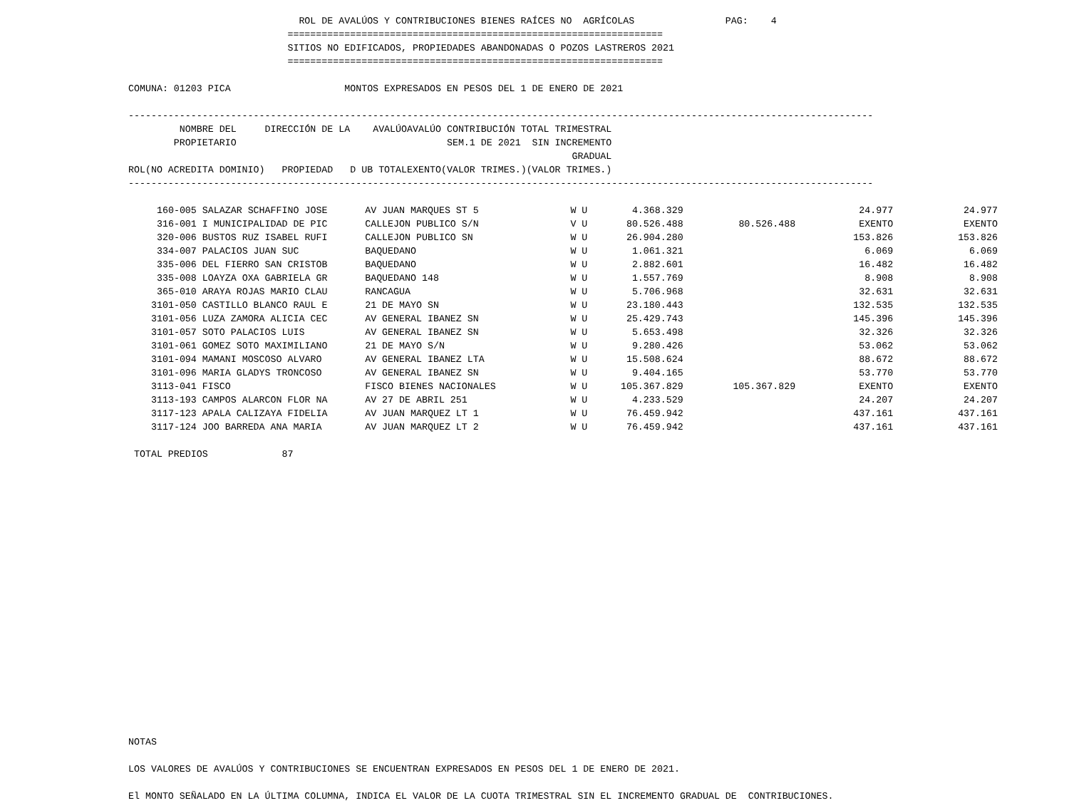ROL DE AVALÚOS Y CONTRIBUCIONES BIENES RAÍCES NO  AGRÍCOLAS                PAG:    4
                            ==================================================================
                            SITIOS NO EDIFICADOS, PROPIEDADES ABANDONADAS O POZOS LASTREROS 2021
                            ==================================================================

COMUNA: 01203 PICA                    MONTOS EXPRESADOS EN PESOS DEL 1 DE ENERO DE 2021

-----------------------------------------------------------------------------------------------------------------------------------
| ROL | NOMBRE DEL PROPIETARIO (NO ACREDITA DOMINIO) | DIRECCIÓN DE LA PROPIEDAD | D UB | AVALÚO TOTAL | AVALÚO EXENTO | CONTRIBUCIÓN TOTAL TRIMESTRAL SEM.1 DE 2021 SIN INCREMENTO GRADUAL (VALOR TRIMES.)(VALOR TRIMES.) |
| --- | --- | --- | --- | --- | --- | --- |
-----------------------------------------------------------------------------------------------------------------------------------
| 160-005 | SALAZAR SCHAFFINO JOSE | AV JUAN MARQUES ST 5 | W U | 4.368.329 | | 24.977 | 24.977 |
| 316-001 | I MUNICIPALIDAD DE PIC | CALLEJON PUBLICO S/N | V U | 80.526.488 | 80.526.488 | EXENTO | EXENTO |
| 320-006 | BUSTOS RUZ ISABEL RUFI | CALLEJON PUBLICO SN | W U | 26.904.280 | | 153.826 | 153.826 |
| 334-007 | PALACIOS JUAN SUC | BAQUEDANO | W U | 1.061.321 | | 6.069 | 6.069 |
| 335-006 | DEL FIERRO SAN CRISTOB | BAQUEDANO | W U | 2.882.601 | | 16.482 | 16.482 |
| 335-008 | LOAYZA OXA GABRIELA GR | BAQUEDANO 148 | W U | 1.557.769 | | 8.908 | 8.908 |
| 365-010 | ARAYA ROJAS MARIO CLAU | RANCAGUA | W U | 5.706.968 | | 32.631 | 32.631 |
| 3101-050 | CASTILLO BLANCO RAUL E | 21 DE MAYO SN | W U | 23.180.443 | | 132.535 | 132.535 |
| 3101-056 | LUZA ZAMORA ALICIA CEC | AV GENERAL IBANEZ SN | W U | 25.429.743 | | 145.396 | 145.396 |
| 3101-057 | SOTO PALACIOS LUIS | AV GENERAL IBANEZ SN | W U | 5.653.498 | | 32.326 | 32.326 |
| 3101-061 | GOMEZ SOTO MAXIMILIANO | 21 DE MAYO S/N | W U | 9.280.426 | | 53.062 | 53.062 |
| 3101-094 | MAMANI MOSCOSO ALVARO | AV GENERAL IBANEZ LTA | W U | 15.508.624 | | 88.672 | 88.672 |
| 3101-096 | MARIA GLADYS TRONCOSO | AV GENERAL IBANEZ SN | W U | 9.404.165 | | 53.770 | 53.770 |
| 3113-041 | FISCO | FISCO BIENES NACIONALES | W U | 105.367.829 | 105.367.829 | EXENTO | EXENTO |
| 3113-193 | CAMPOS ALARCON FLOR NA | AV 27 DE ABRIL 251 | W U | 4.233.529 | | 24.207 | 24.207 |
| 3117-123 | APALA CALIZAYA FIDELIA | AV JUAN MARQUEZ LT 1 | W U | 76.459.942 | | 437.161 | 437.161 |
| 3117-124 | JOO BARREDA ANA MARIA | AV JUAN MARQUEZ LT 2 | W U | 76.459.942 | | 437.161 | 437.161 |
 TOTAL PREDIOS             87
NOTAS

LOS VALORES DE AVALÚOS Y CONTRIBUCIONES SE ENCUENTRAN EXPRESADOS EN PESOS DEL 1 DE ENERO DE 2021.

El MONTO SEÑALADO EN LA ÚLTIMA COLUMNA, INDICA EL VALOR DE LA CUOTA TRIMESTRAL SIN EL INCREMENTO GRADUAL DE  CONTRIBUCIONES.